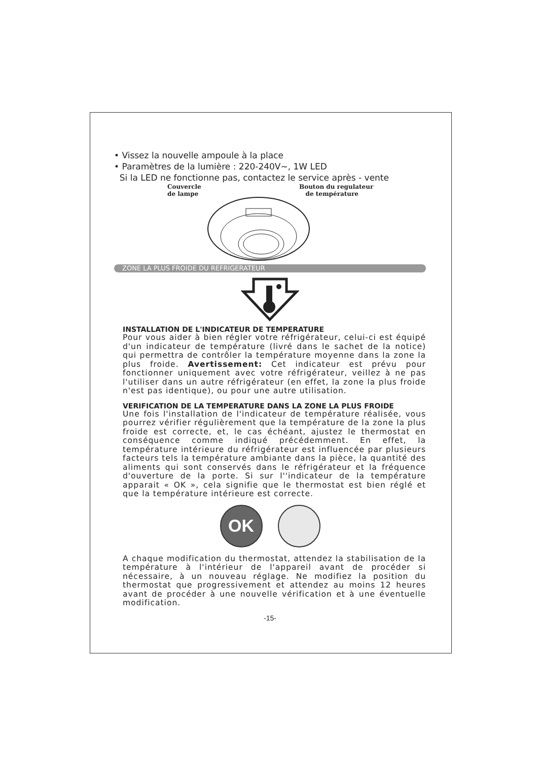• Vissez la nouvelle ampoule à la place
• Paramètres de la lumière : 220-240V~, 1W LED
Si la LED ne fonctionne pas, contactez le service après - vente
Couvercle
de lampe
Bouton du regulateur
de température
ZONE LA PLUS FROIDE DU REFRIGERATEUR
INSTALLATION DE L'INDICATEUR DE TEMPERATURE
Pour vous aider à bien régler votre réfrigérateur, celui-ci est équipé d'un indicateur de température (livré dans le sachet de la notice) qui permettra de contrôler la température moyenne dans la zone la plus froide. Avertissement: Cet indicateur est prévu pour fonctionner uniquement avec votre réfrigérateur, veillez à ne pas l'utiliser dans un autre réfrigérateur (en effet, la zone la plus froide n'est pas identique), ou pour une autre utilisation.
VERIFICATION DE LA TEMPERATURE DANS LA ZONE LA PLUS FROIDE
Une fois l'installation de l'indicateur de température réalisée, vous pourrez vérifier régulièrement que la température de la zone la plus froide est correcte, et, le cas échéant, ajustez le thermostat en conséquence comme indiqué précédemment. En effet, la température intérieure du réfrigérateur est influencée par plusieurs facteurs tels la température ambiante dans la pièce, la quantité des aliments qui sont conservés dans le réfrigérateur et la fréquence d'ouverture de la porte. Si sur l''indicateur de la température apparait « OK », cela signifie que le thermostat est bien réglé et que la température intérieure est correcte.
OK
A chaque modification du thermostat, attendez la stabilisation de la température à l'intérieur de l'appareil avant de procéder si nécessaire, à un nouveau réglage. Ne modifiez la position du thermostat que progressivement et attendez au moins 12 heures avant de procéder à une nouvelle vérification et à une éventuelle modification.
-15-